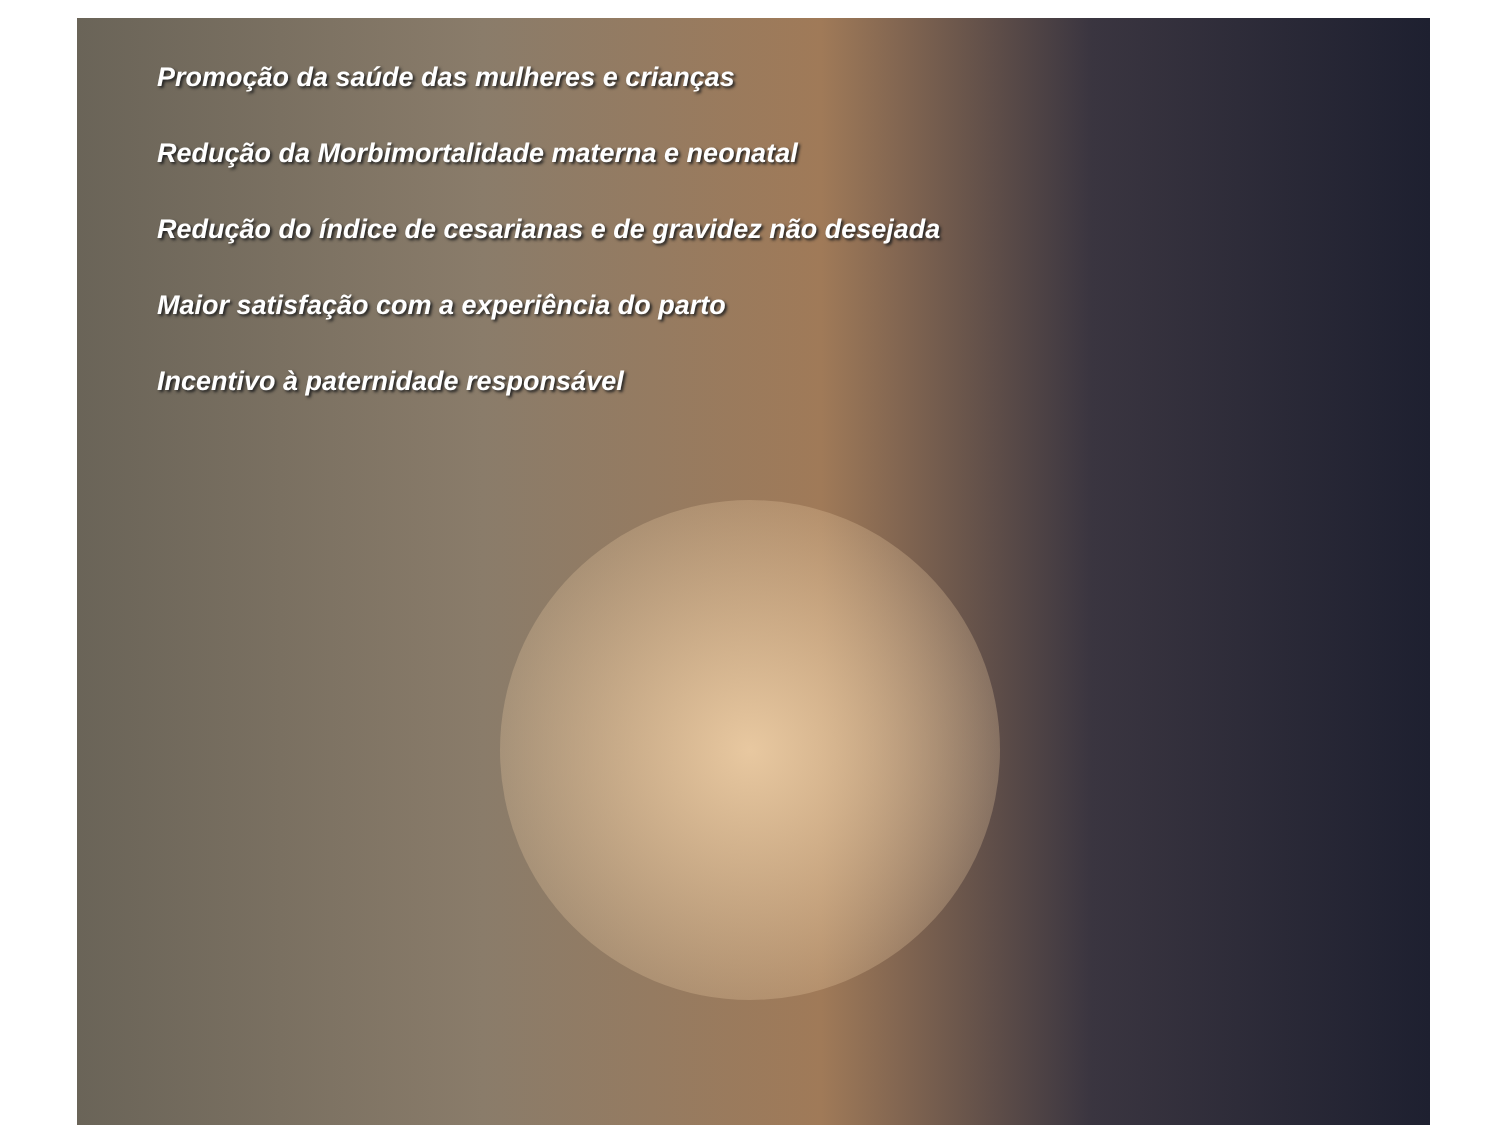Promoção da saúde das mulheres e crianças
Redução da Morbimortalidade materna e neonatal
Redução do índice de cesarianas e de gravidez não desejada
Maior satisfação com a experiência do parto
Incentivo à paternidade responsável